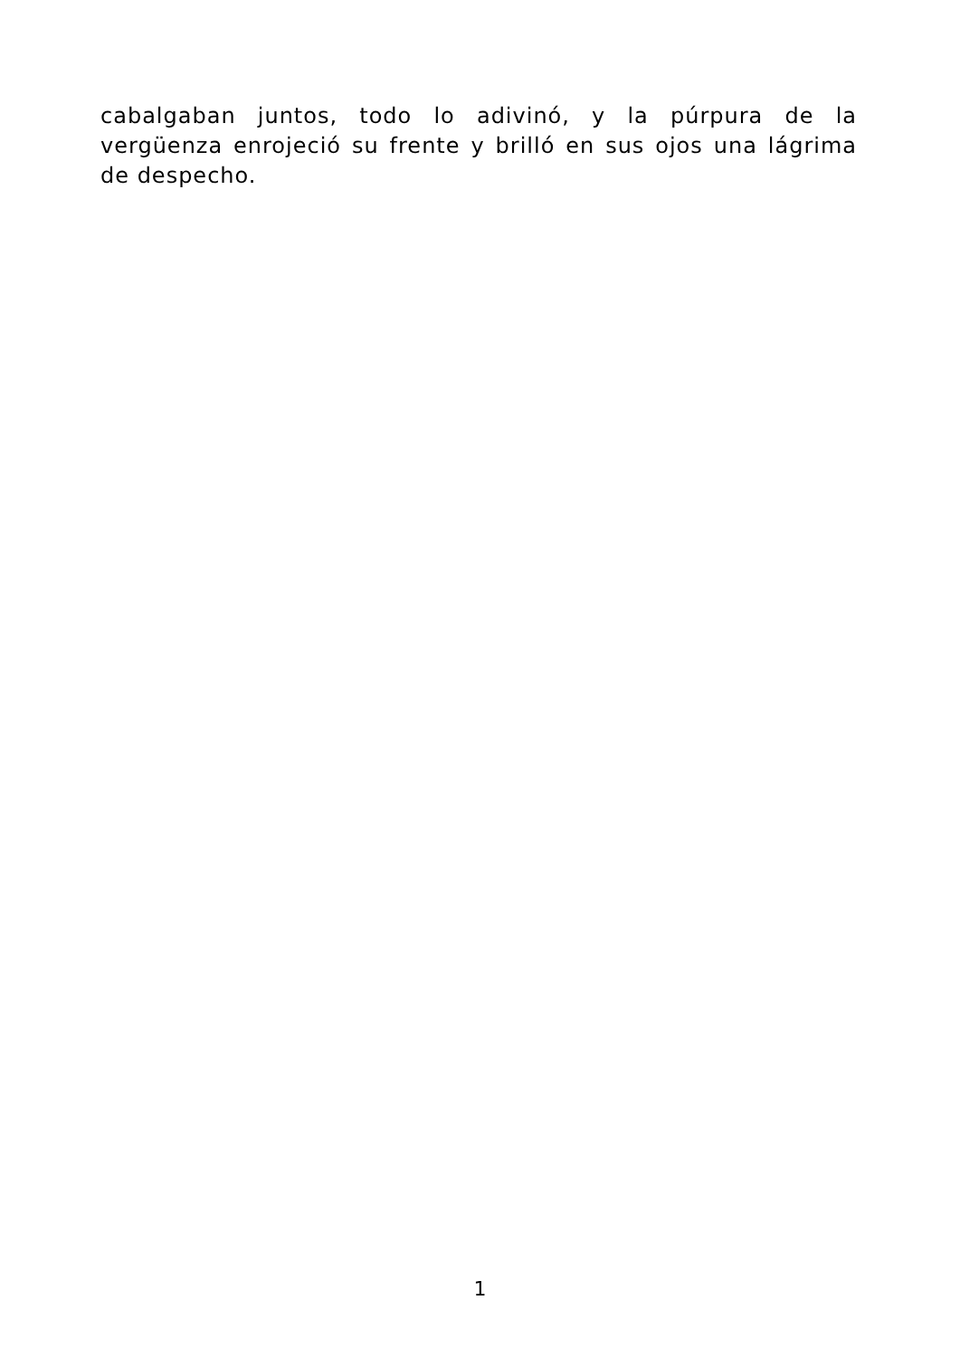cabalgaban juntos, todo lo adivinó, y la púrpura de la vergüenza enrojeció su frente y brilló en sus ojos una lágrima de despecho.
1